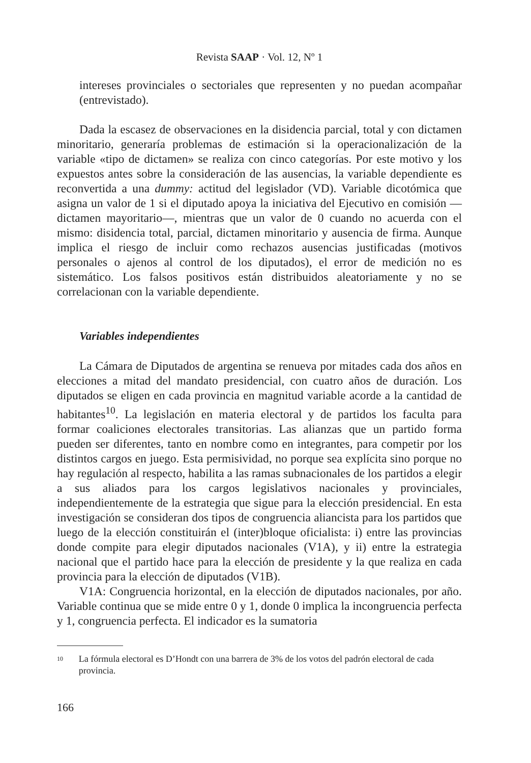Revista SAAP · Vol. 12, Nº 1
intereses provinciales o sectoriales que representen y no puedan acompañar (entrevistado).
Dada la escasez de observaciones en la disidencia parcial, total y con dictamen minoritario, generaría problemas de estimación si la operacionalización de la variable «tipo de dictamen» se realiza con cinco categorías. Por este motivo y los expuestos antes sobre la consideración de las ausencias, la variable dependiente es reconvertida a una dummy: actitud del legislador (VD). Variable dicotómica que asigna un valor de 1 si el diputado apoya la iniciativa del Ejecutivo en comisión —dictamen mayoritario—, mientras que un valor de 0 cuando no acuerda con el mismo: disidencia total, parcial, dictamen minoritario y ausencia de firma. Aunque implica el riesgo de incluir como rechazos ausencias justificadas (motivos personales o ajenos al control de los diputados), el error de medición no es sistemático. Los falsos positivos están distribuidos aleatoriamente y no se correlacionan con la variable dependiente.
Variables independientes
La Cámara de Diputados de argentina se renueva por mitades cada dos años en elecciones a mitad del mandato presidencial, con cuatro años de duración. Los diputados se eligen en cada provincia en magnitud variable acorde a la cantidad de habitantes<sup>10</sup>. La legislación en materia electoral y de partidos los faculta para formar coaliciones electorales transitorias. Las alianzas que un partido forma pueden ser diferentes, tanto en nombre como en integrantes, para competir por los distintos cargos en juego. Esta permisividad, no porque sea explícita sino porque no hay regulación al respecto, habilita a las ramas subnacionales de los partidos a elegir a sus aliados para los cargos legislativos nacionales y provinciales, independientemente de la estrategia que sigue para la elección presidencial. En esta investigación se consideran dos tipos de congruencia aliancista para los partidos que luego de la elección constituirán el (inter)bloque oficialista: i) entre las provincias donde compite para elegir diputados nacionales (V1A), y ii) entre la estrategia nacional que el partido hace para la elección de presidente y la que realiza en cada provincia para la elección de diputados (V1B).
V1A: Congruencia horizontal, en la elección de diputados nacionales, por año. Variable continua que se mide entre 0 y 1, donde 0 implica la incongruencia perfecta y 1, congruencia perfecta. El indicador es la sumatoria
10
La fórmula electoral es D’Hondt con una barrera de 3% de los votos del padrón electoral de cada provincia.
166